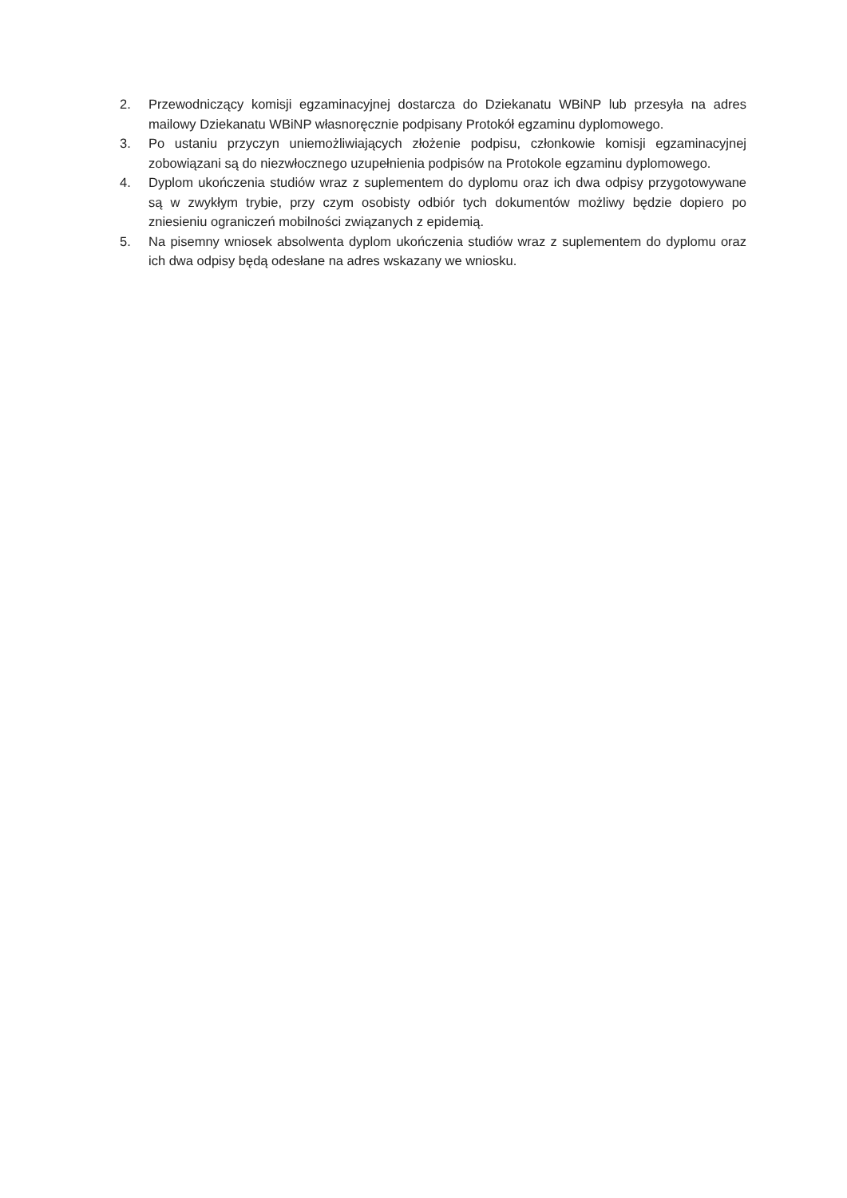2. Przewodniczący komisji egzaminacyjnej dostarcza do Dziekanatu WBiNP lub przesyła na adres mailowy Dziekanatu WBiNP własnoręcznie podpisany Protokół egzaminu dyplomowego.
3. Po ustaniu przyczyn uniemożliwiających złożenie podpisu, członkowie komisji egzaminacyjnej zobowiązani są do niezwłocznego uzupełnienia podpisów na Protokole egzaminu dyplomowego.
4. Dyplom ukończenia studiów wraz z suplementem do dyplomu oraz ich dwa odpisy przygotowywane są w zwykłym trybie, przy czym osobisty odbiór tych dokumentów możliwy będzie dopiero po zniesieniu ograniczeń mobilności związanych z epidemią.
5. Na pisemny wniosek absolwenta dyplom ukończenia studiów wraz z suplementem do dyplomu oraz ich dwa odpisy będą odesłane na adres wskazany we wniosku.